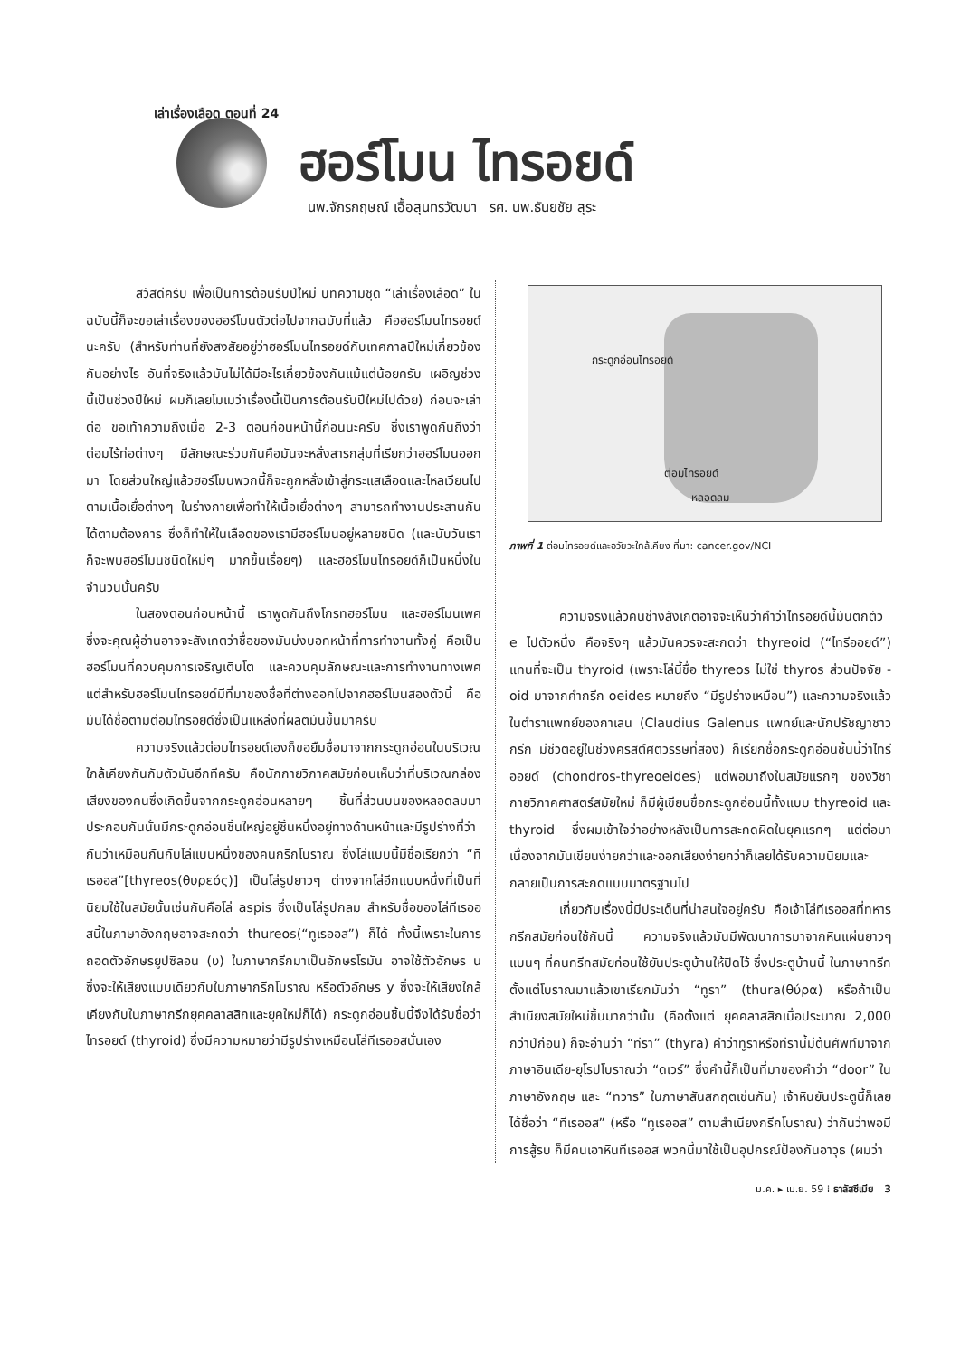เล่าเรื่องเลือด ตอนที่ 24
ฮอร์โมน ไทรอยด์
นพ.จักรกฤษณ์ เอื้อสุนทรวัฒนา รศ. นพ.ธันยชัย สุระ
สวัสดีครับ เพื่อเป็นการต้อนรับปีใหม่ บทความชุด “เล่าเรื่องเลือด” ในฉบับนี้ก็จะขอเล่าเรื่องของฮอร์โมนตัวต่อไปจากฉบับที่แล้ว คือฮอร์โมนไทรอยด์นะครับ (สำหรับท่านที่ยังสงสัยอยู่ว่าฮอร์โมนไทรอยด์กับเทศกาลปีใหม่เกี่ยวข้องกันอย่างไร อันที่จริงแล้วมันไม่ได้มีอะไรเกี่ยวข้องกันแม้แต่น้อยครับ เผอิญช่วงนี้เป็นช่วงปีใหม่ ผมก็เลยโมเมว่าเรื่องนี้เป็นการต้อนรับปีใหม่ไปด้วย) ก่อนจะเล่าต่อ ขอเท้าความถึงเมื่อ 2-3 ตอนก่อนหน้านี้ก่อนนะครับ ซึ่งเราพูดกันถึงว่าต่อมไร้ท่อต่างๆ มีลักษณะร่วมกันคือมันจะหลั่งสารกลุ่มที่เรียกว่าฮอร์โมนออกมา โดยส่วนใหญ่แล้วฮอร์โมนพวกนี้ก็จะถูกหลั่งเข้าสู่กระแสเลือดและไหลเวียนไปตามเนื้อเยื่อต่างๆ ในร่างกายเพื่อทำให้เนื้อเยื่อต่างๆ สามารถทำงานประสานกันได้ตามต้องการ ซึ่งก็ทำให้ในเลือดของเรามีฮอร์โมนอยู่หลายชนิด (และนับวันเราก็จะพบฮอร์โมนชนิดใหม่ๆ มากขึ้นเรื่อยๆ) และฮอร์โมนไทรอยด์ก็เป็นหนึ่งในจำนวนนั้นครับ
ในสองตอนก่อนหน้านี้ เราพูดกันถึงโกรทฮอร์โมน และฮอร์โมนเพศ ซึ่งจะคุณผู้อ่านอาจจะสังเกตว่าชื่อของมันบ่งบอกหน้าที่การทำงานทั้งคู่ คือเป็นฮอร์โมนที่ควบคุมการเจริญเติบโต และควบคุมลักษณะและการทำงานทางเพศแต่สำหรับฮอร์โมนไทรอยด์มีที่มาของชื่อที่ต่างออกไปจากฮอร์โมนสองตัวนี้ คือมันได้ชื่อตามต่อมไทรอยด์ซึ่งเป็นแหล่งที่ผลิตมันขึ้นมาครับ
ความจริงแล้วต่อมไทรอยด์เองก็ขอยืมชื่อมาจากกระดูกอ่อนในบริเวณใกล้เคียงกันกับตัวมันอีกทีครับ คือนักกายวิภาคสมัยก่อนเห็นว่าที่บริเวณกล่องเสียงของคนซึ่งเกิดขึ้นจากกระดูกอ่อนหลายๆ ชิ้นที่ส่วนบนของหลอดลมมาประกอบกันนั้นมีกระดูกอ่อนชิ้นใหญ่อยู่ชิ้นหนึ่งอยู่ทางด้านหน้าและมีรูปร่างที่ว่ากันว่าเหมือนกันกับโล่แบบหนึ่งของคนกรีกโบราณ ซึ่งโล่แบบนี้มีชื่อเรียกว่า “ทีเรออส”[thyreos(θυρεός)] เป็นโล่รูปยาวๆ ต่างจากโล่อีกแบบหนึ่งที่เป็นที่นิยมใช้ในสมัยนั้นเช่นกันคือโล่ aspis ซึ่งเป็นโล่รูปกลม สำหรับชื่อของโล่ทีเรออสนี้ในภาษาอังกฤษอาจสะกดว่า thureos(“ทูเรออส”) ก็ได้ ทั้งนี้เพราะในการถอดตัวอักษรยูปซิลอน (υ) ในภาษากรีกมาเป็นอักษรโรมัน อาจใช้ตัวอักษร u ซึ่งจะให้เสียงแบบเดียวกับในภาษากรีกโบราณ หรือตัวอักษร y ซึ่งจะให้เสียงใกล้เคียงกับในภาษากรีกยุคคลาสสิกและยุคใหม่ก็ได้) กระดูกอ่อนชิ้นนี้จึงได้รับชื่อว่าไทรอยด์ (thyroid) ซึ่งมีความหมายว่ามีรูปร่างเหมือนโล่ทีเรออสนั่นเอง
กระดูกอ่อนไทรอยด์
ต่อมไทรอยด์
หลอดลม
ภาพที่ 1 ต่อมไทรอยด์และอวัยวะใกล้เคียง ที่มา: cancer.gov/NCI
ความจริงแล้วคนช่างสังเกตอาจจะเห็นว่าคำว่าไทรอยด์นี้มันตกตัว e ไปตัวหนึ่ง คือจริงๆ แล้วมันควรจะสะกดว่า thyreoid (“ไทรีออยด์”) แทนที่จะเป็น thyroid (เพราะโล่นี้ชื่อ thyreos ไม่ใช่ thyros ส่วนปัจจัย -oid มาจากคำกรีก oeides หมายถึง “มีรูปร่างเหมือน”) และความจริงแล้วในตำราแพทย์ของกาเลน (Claudius Galenus แพทย์และนักปรัชญาชาวกรีก มีชีวิตอยู่ในช่วงคริสต์ศตวรรษที่สอง) ก็เรียกชื่อกระดูกอ่อนชิ้นนี้ว่าไทรีออยด์ (chondros-thyreoeides) แต่พอมาถึงในสมัยแรกๆ ของวิชากายวิภาคศาสตร์สมัยใหม่ ก็มีผู้เขียนชื่อกระดูกอ่อนนี้ทั้งแบบ thyreoid และ thyroid ซึ่งผมเข้าใจว่าอย่างหลังเป็นการสะกดผิดในยุคแรกๆ แต่ต่อมาเนื่องจากมันเขียนง่ายกว่าและออกเสียงง่ายกว่าก็เลยได้รับความนิยมและกลายเป็นการสะกดแบบมาตรฐานไป
เกี่ยวกับเรื่องนี้มีประเด็นที่น่าสนใจอยู่ครับ คือเจ้าโล่ทีเรออสที่ทหารกรีกสมัยก่อนใช้กันนี้ ความจริงแล้วมันมีพัฒนาการมาจากหินแผ่นยาวๆ แบนๆ ที่คนกรีกสมัยก่อนใช้ยันประตูบ้านให้ปิดไว้ ซึ่งประตูบ้านนี้ ในภาษากรีกตั้งแต่โบราณมาแล้วเขาเรียกมันว่า “ทูรา” (thura(θύρα) หรือถ้าเป็นสำเนียงสมัยใหม่ขึ้นมากว่านั้น (คือตั้งแต่ ยุคคลาสสิกเมื่อประมาณ 2,000 กว่าปีก่อน) ก็จะอ่านว่า “ทีรา” (thyra) คำว่าทูราหรือทีรานี้มีต้นศัพท์มาจากภาษาอินเดีย-ยุโรปโบราณว่า “ดเวร์” ซึ่งคำนี้ก็เป็นที่มาของคำว่า “door” ในภาษาอังกฤษ และ “ทวาร” ในภาษาสันสกฤตเช่นกัน) เจ้าหินยันประตูนี้ก็เลยได้ชื่อว่า “ทีเรออส” (หรือ “ทูเรออส” ตามสำเนียงกรีกโบราณ) ว่ากันว่าพอมีการสู้รบ ก็มีคนเอาหินทีเรออส พวกนี้มาใช้เป็นอุปกรณ์ป้องกันอาวุธ (ผมว่า
ม.ค. ▸ เม.ย. 59 ⁞ ธาลัสซีเมีย 3